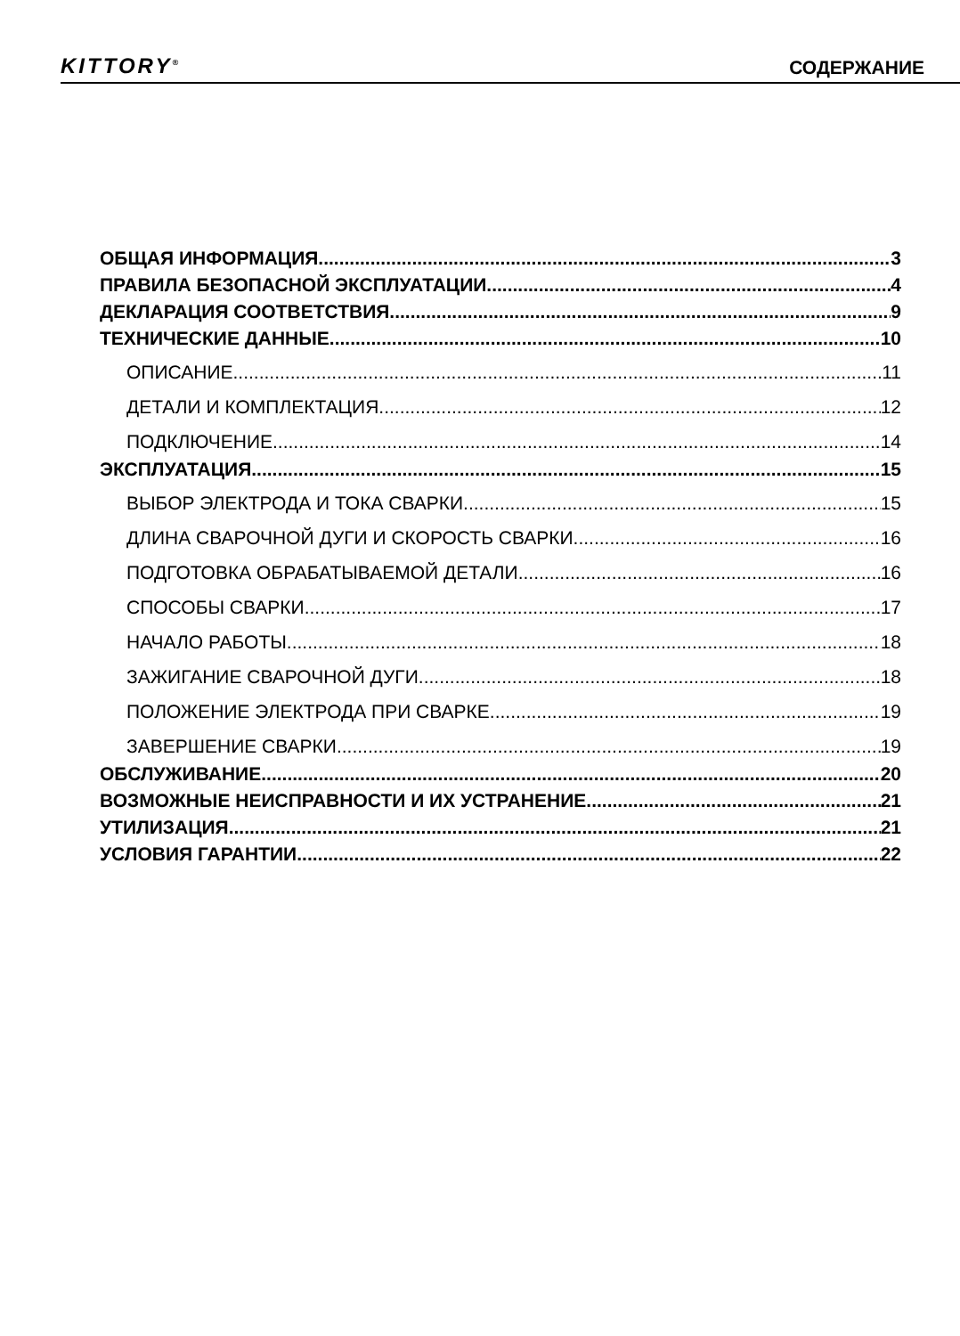KITTORY<sup>®</sup> СОДЕРЖАНИЕ
ОБЩАЯ ИНФОРМАЦИЯ 3
ПРАВИЛА БЕЗОПАСНОЙ ЭКСПЛУАТАЦИИ 4
ДЕКЛАРАЦИЯ СООТВЕТСТВИЯ 9
ТЕХНИЧЕСКИЕ ДАННЫЕ 10
ОПИСАНИЕ 11
ДЕТАЛИ И КОМПЛЕКТАЦИЯ 12
ПОДКЛЮЧЕНИЕ 14
ЭКСПЛУАТАЦИЯ 15
ВЫБОР ЭЛЕКТРОДА И ТОКА СВАРКИ 15
ДЛИНА СВАРОЧНОЙ ДУГИ И СКОРОСТЬ СВАРКИ 16
ПОДГОТОВКА ОБРАБАТЫВАЕМОЙ ДЕТАЛИ 16
СПОСОБЫ СВАРКИ 17
НАЧАЛО РАБОТЫ 18
ЗАЖИГАНИЕ СВАРОЧНОЙ ДУГИ 18
ПОЛОЖЕНИЕ ЭЛЕКТРОДА ПРИ СВАРКЕ 19
ЗАВЕРШЕНИЕ СВАРКИ 19
ОБСЛУЖИВАНИЕ 20
ВОЗМОЖНЫЕ НЕИСПРАВНОСТИ И ИХ УСТРАНЕНИЕ 21
УТИЛИЗАЦИЯ 21
УСЛОВИЯ ГАРАНТИИ 22